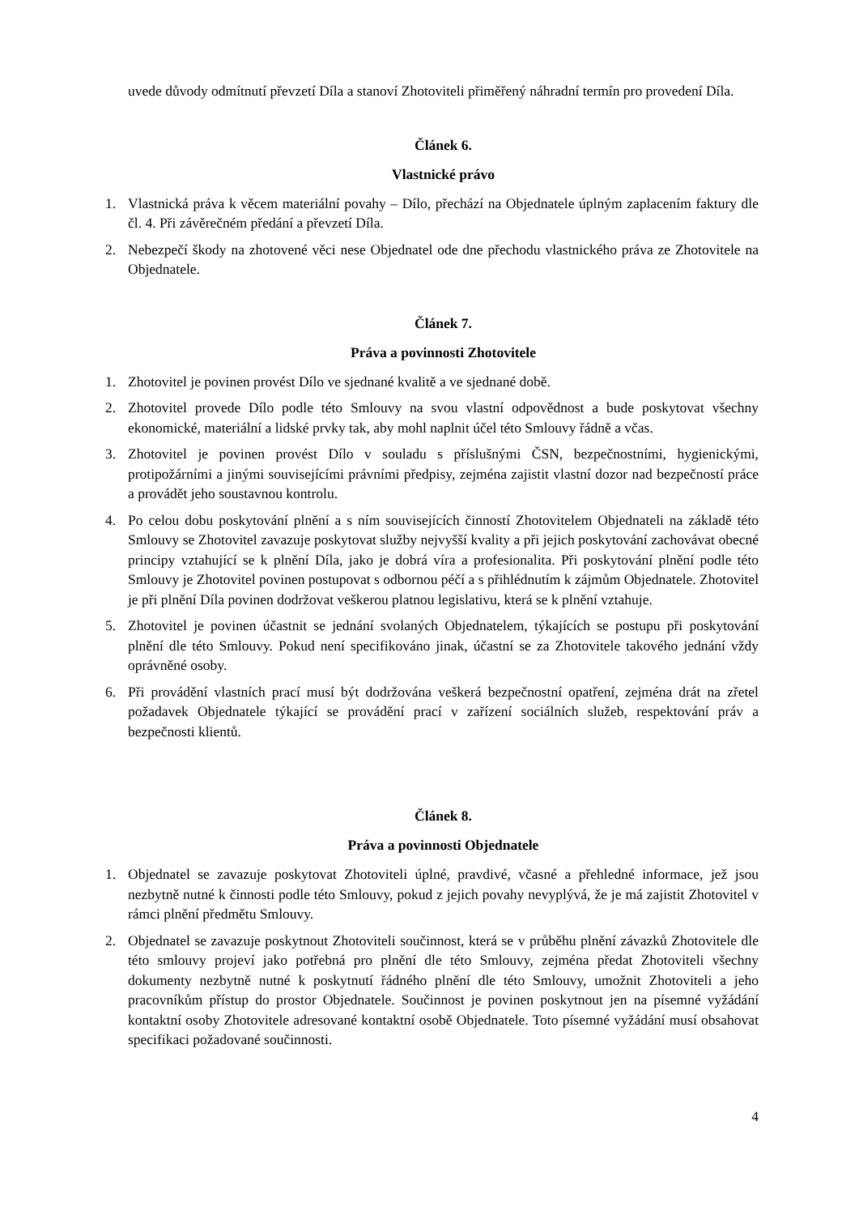uvede důvody odmítnutí převzetí Díla a stanoví Zhotoviteli přiměřený náhradní termín pro provedení Díla.
Článek 6.
Vlastnické právo
1. Vlastnická práva k věcem materiální povahy – Dílo, přechází na Objednatele úplným zaplacením faktury dle čl. 4. Při závěrečném předání a převzetí Díla.
2. Nebezpečí škody na zhotovené věci nese Objednatel ode dne přechodu vlastnického práva ze Zhotovitele na Objednatele.
Článek 7.
Práva a povinnosti Zhotovitele
1. Zhotovitel je povinen provést Dílo ve sjednané kvalitě a ve sjednané době.
2. Zhotovitel provede Dílo podle této Smlouvy na svou vlastní odpovědnost a bude poskytovat všechny ekonomické, materiální a lidské prvky tak, aby mohl naplnit účel této Smlouvy řádně a včas.
3. Zhotovitel je povinen provést Dílo v souladu s příslušnými ČSN, bezpečnostními, hygienickými, protipožárními a jinými souvisejícími právními předpisy, zejména zajistit vlastní dozor nad bezpečností práce a provádět jeho soustavnou kontrolu.
4. Po celou dobu poskytování plnění a s ním souvisejících činností Zhotovitelem Objednateli na základě této Smlouvy se Zhotovitel zavazuje poskytovat služby nejvyšší kvality a při jejich poskytování zachovávat obecné principy vztahující se k plnění Díla, jako je dobrá víra a profesionalita. Při poskytování plnění podle této Smlouvy je Zhotovitel povinen postupovat s odbornou péčí a s přihlédnutím k zájmům Objednatele. Zhotovitel je při plnění Díla povinen dodržovat veškerou platnou legislativu, která se k plnění vztahuje.
5. Zhotovitel je povinen účastnit se jednání svolaných Objednatelem, týkajících se postupu při poskytování plnění dle této Smlouvy. Pokud není specifikováno jinak, účastní se za Zhotovitele takového jednání vždy oprávněné osoby.
6. Při provádění vlastních prací musí být dodržována veškerá bezpečnostní opatření, zejména drát na zřetel požadavek Objednatele týkající se provádění prací v zařízení sociálních služeb, respektování práv a bezpečnosti klientů.
Článek 8.
Práva a povinnosti Objednatele
1. Objednatel se zavazuje poskytovat Zhotoviteli úplné, pravdivé, včasné a přehledné informace, jež jsou nezbytně nutné k činnosti podle této Smlouvy, pokud z jejich povahy nevyplývá, že je má zajistit Zhotovitel v rámci plnění předmětu Smlouvy.
2. Objednatel se zavazuje poskytnout Zhotoviteli součinnost, která se v průběhu plnění závazků Zhotovitele dle této smlouvy projeví jako potřebná pro plnění dle této Smlouvy, zejména předat Zhotoviteli všechny dokumenty nezbytně nutné k poskytnutí řádného plnění dle této Smlouvy, umožnit Zhotoviteli a jeho pracovníkům přístup do prostor Objednatele. Součinnost je povinen poskytnout jen na písemné vyžádání kontaktní osoby Zhotovitele adresované kontaktní osobě Objednatele. Toto písemné vyžádání musí obsahovat specifikaci požadované součinnosti.
4